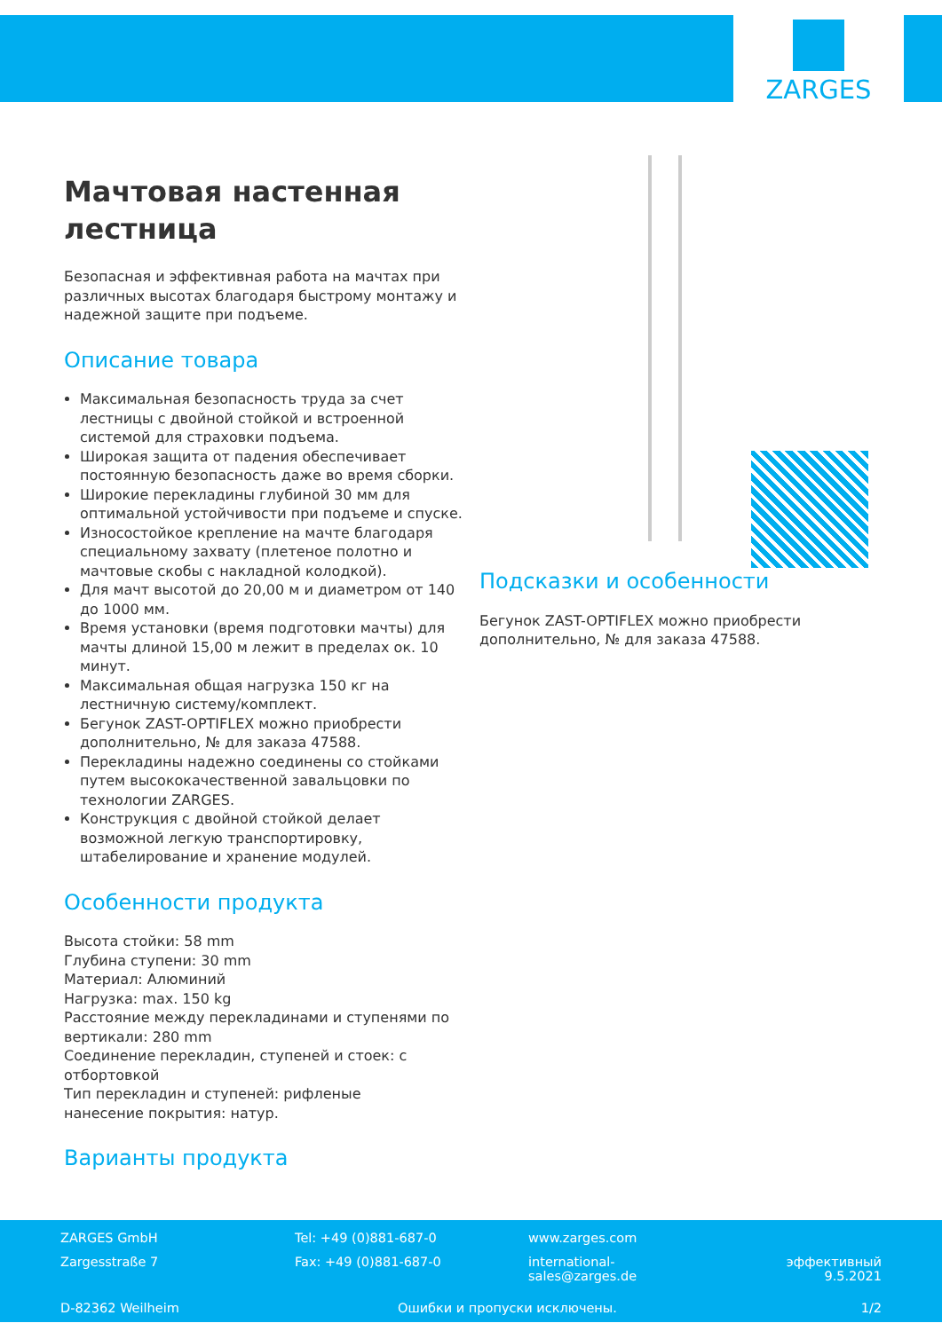ZARGES
Мачтовая настенная лестница
Безопасная и эффективная работа на мачтах при различных высотах благодаря быстрому монтажу и надежной защите при подъеме.
Описание товара
Максимальная безопасность труда за счет лестницы с двойной стойкой и встроенной системой для страховки подъема.
Широкая защита от падения обеспечивает постоянную безопасность даже во время сборки.
Широкие перекладины глубиной 30 мм для оптимальной устойчивости при подъеме и спуске.
Износостойкое крепление на мачте благодаря специальному захвату (плетеное полотно и мачтовые скобы с накладной колодкой).
Для мачт высотой до 20,00 м и диаметром от 140 до 1000 мм.
Время установки (время подготовки мачты) для мачты длиной 15,00 м лежит в пределах ок. 10 минут.
Максимальная общая нагрузка 150 кг на лестничную систему/комплект.
Бегунок ZAST-OPTIFLEX можно приобрести дополнительно, № для заказа 47588.
Перекладины надежно соединены со стойками путем высококачественной завальцовки по технологии ZARGES.
Конструкция с двойной стойкой делает возможной легкую транспортировку, штабелирование и хранение модулей.
Особенности продукта
Высота стойки: 58 mm
Глубина ступени: 30 mm
Материал: Алюминий
Нагрузка: max. 150 kg
Расстояние между перекладинами и ступенями по вертикали: 280 mm
Соединение перекладин, ступеней и стоек: с отбортовкой
Тип перекладин и ступеней: рифленые
нанесение покрытия: натур.
Варианты продукта
Подсказки и особенности
Бегунок ZAST-OPTIFLEX можно приобрести дополнительно, № для заказа 47588.
ZARGES GmbH Tel: +49 (0)881-687-0 www.zarges.com
Zargesstraße 7 Fax: +49 (0)881-687-0
international-
sales@zarges.de
эффективный
9.5.2021
D-82362 Weilheim Ошибки и пропуски исключены. 1/2